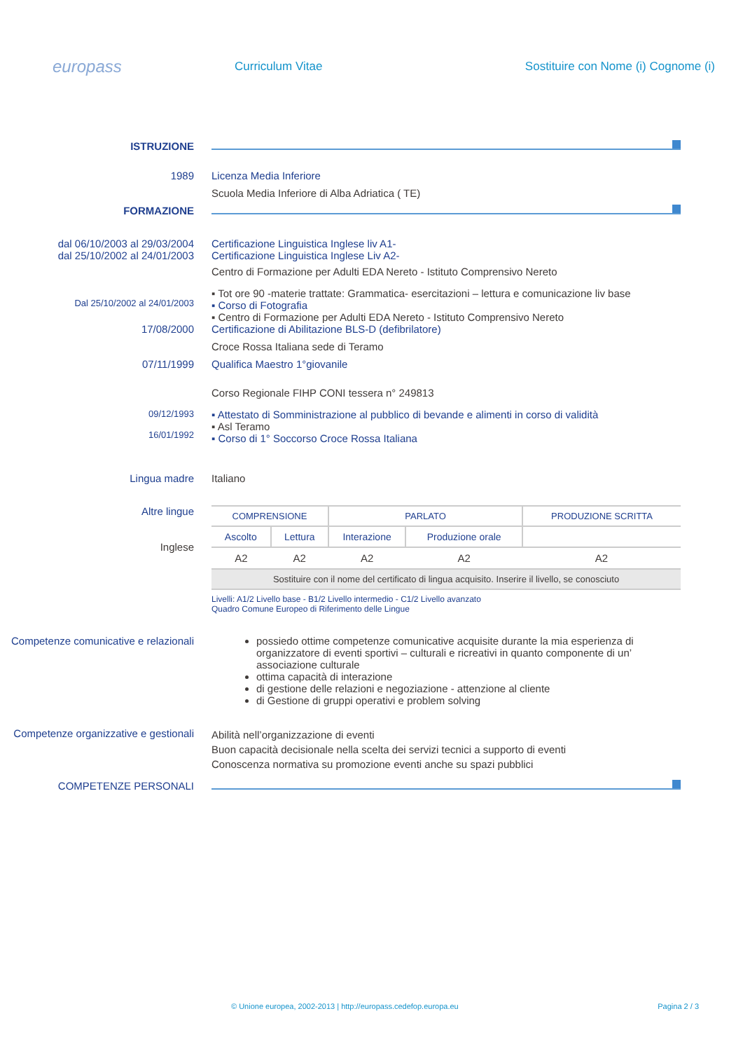europass
Curriculum Vitae
Sostituire con Nome (i) Cognome (i)
ISTRUZIONE
1989 Licenza Media Inferiore
Scuola Media Inferiore di Alba Adriatica ( TE)
FORMAZIONE
dal 06/10/2003 al 29/03/2004
dal 25/10/2002 al 24/01/2003
Certificazione Linguistica Inglese liv A1-
Certificazione Linguistica Inglese Liv A2-
Centro di Formazione per Adulti EDA Nereto - Istituto Comprensivo Nereto
Dal 25/10/2002 al 24/01/2003
▪ Tot ore 90 -materie trattate: Grammatica- esercitazioni – lettura e comunicazione liv base
▪ Corso di Fotografia
▪ Centro di Formazione per Adulti EDA Nereto - Istituto Comprensivo Nereto
17/08/2000 Certificazione di Abilitazione BLS-D (defibrilatore)
Croce Rossa Italiana sede di Teramo
07/11/1999 Qualifica Maestro 1°giovanile
Corso Regionale FIHP CONI tessera n° 249813
09/12/1993
16/01/1992
▪ Attestato di Somministrazione al pubblico di bevande e alimenti in corso di validità
▪ Asl Teramo
▪ Corso di 1° Soccorso Croce Rossa Italiana
Lingua madre Italiano
Altre lingue
Inglese
| COMPRENSIONE | | PARLATO | | PRODUZIONE SCRITTA |
| Ascolto | Lettura | Interazione | Produzione orale | |
| A2 | A2 | A2 | A2 | A2 |
| Sostituire con il nome del certificato di lingua acquisito. Inserire il livello, se conosciuto | | | | |
Livelli: A1/2 Livello base - B1/2 Livello intermedio - C1/2 Livello avanzato
Quadro Comune Europeo di Riferimento delle Lingue
Competenze comunicative e relazionali
possiedo ottime competenze comunicative acquisite durante la mia esperienza di organizzatore di eventi sportivi – culturali e ricreativi in quanto componente di un’ associazione culturale
ottima capacità di interazione
di gestione delle relazioni e negoziazione - attenzione al cliente
di Gestione di gruppi operativi e problem solving
Competenze organizzative e gestionali
Abilità nell’organizzazione di eventi
Buon capacità decisionale nella scelta dei servizi tecnici a supporto di eventi
Conoscenza normativa su promozione eventi anche su spazi pubblici
COMPETENZE PERSONALI
© Unione europea, 2002-2013 | http://europass.cedefop.europa.eu Pagina 2 / 3